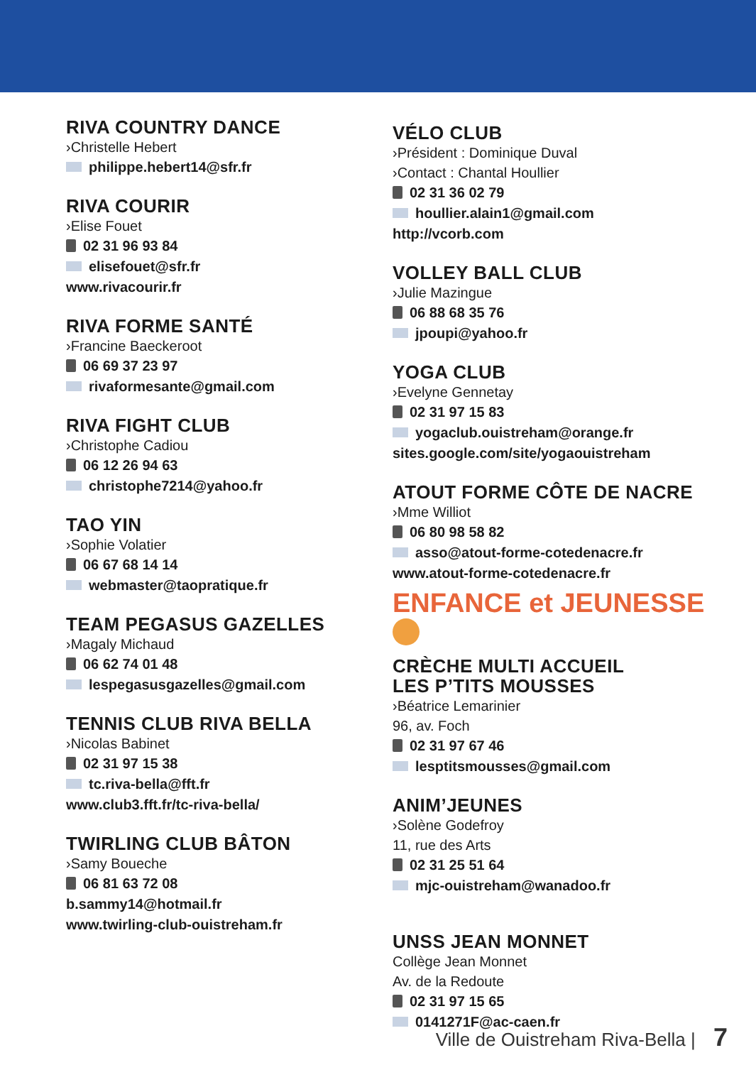RIVA COUNTRY DANCE
›Christelle Hebert
philippe.hebert14@sfr.fr
RIVA COURIR
›Elise Fouet
02 31 96 93 84
elisefouet@sfr.fr
www.rivacourir.fr
RIVA FORME SANTÉ
›Francine Baeckeroot
06 69 37 23 97
rivaformesante@gmail.com
RIVA FIGHT CLUB
›Christophe Cadiou
06 12 26 94 63
christophe7214@yahoo.fr
TAO YIN
›Sophie Volatier
06 67 68 14 14
webmaster@taopratique.fr
TEAM PEGASUS GAZELLES
›Magaly Michaud
06 62 74 01 48
lespegasusgazelles@gmail.com
TENNIS CLUB RIVA BELLA
›Nicolas Babinet
02 31 97 15 38
tc.riva-bella@fft.fr
www.club3.fft.fr/tc-riva-bella/
TWIRLING CLUB BÂTON
›Samy Boueche
06 81 63 72 08
b.sammy14@hotmail.fr
www.twirling-club-ouistreham.fr
VÉLO CLUB
›Président : Dominique Duval
›Contact : Chantal Houllier
02 31 36 02 79
houllier.alain1@gmail.com
http://vcorb.com
VOLLEY BALL CLUB
›Julie Mazingue
06 88 68 35 76
jpoupi@yahoo.fr
YOGA CLUB
›Evelyne Gennetay
02 31 97 15 83
yogaclub.ouistreham@orange.fr
sites.google.com/site/yogaouistreham
ATOUT FORME CÔTE DE NACRE
›Mme Williot
06 80 98 58 82
asso@atout-forme-cotedenacre.fr
www.atout-forme-cotedenacre.fr
ENFANCE et JEUNESSE
CRÈCHE MULTI ACCUEIL
LES P’TITS MOUSSES
›Béatrice Lemarinier
96, av. Foch
02 31 97 67 46
lesptitsmousses@gmail.com
ANIM’JEUNES
›Solène Godefroy
11, rue des Arts
02 31 25 51 64
mjc-ouistreham@wanadoo.fr
UNSS JEAN MONNET
Collège Jean Monnet
Av. de la Redoute
02 31 97 15 65
0141271F@ac-caen.fr
Ville de Ouistreham Riva-Bella | 7